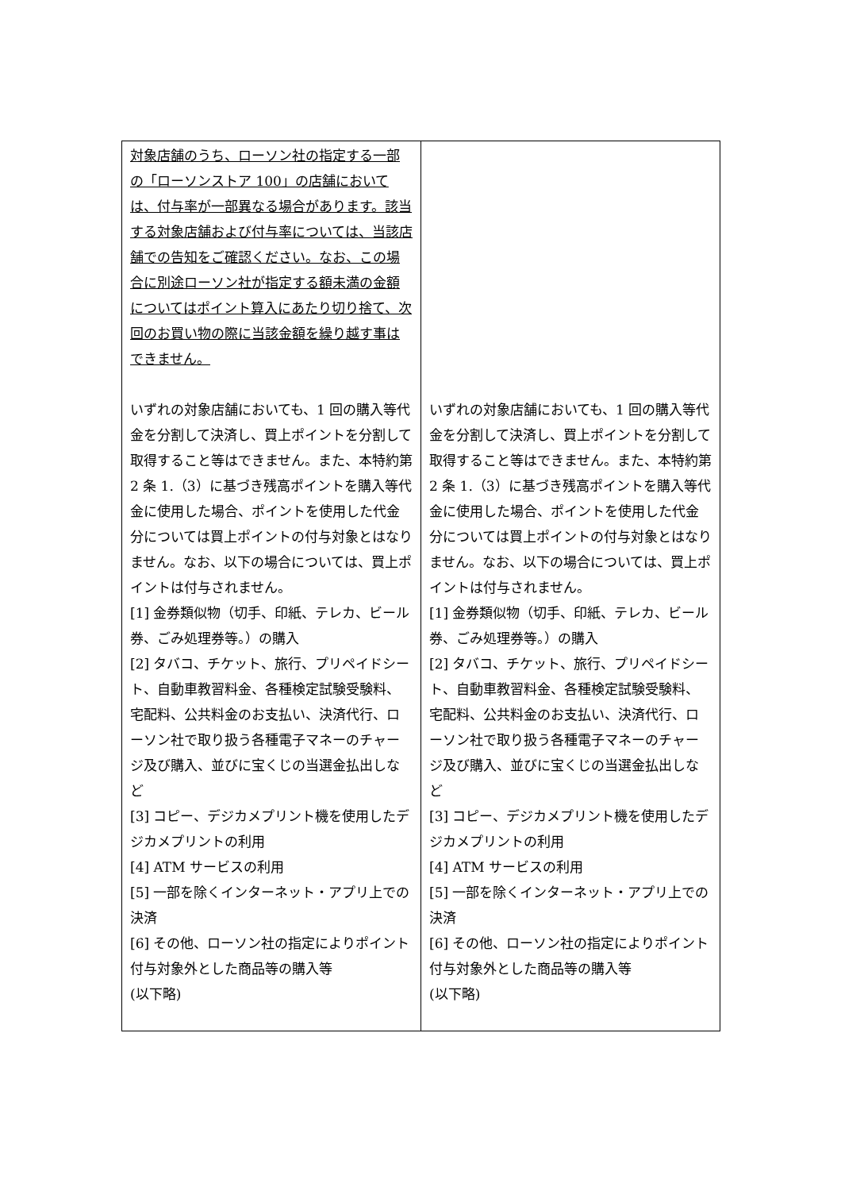| 対象店舗のうち、ローソン社の指定する一部の「ローソンストア 100」の店舗においては、付与率が一部異なる場合があります。該当する対象店舗および付与率については、当該店舗での告知をご確認ください。なお、この場合に別途ローソン社が指定する額未満の金額についてはポイント算入にあたり切り捨て、次回のお買い物の際に当該金額を繰り越す事はできません。 いずれの対象店舗においても、1 回の購入等代金を分割して決済し、買上ポイントを分割して取得すること等はできません。また、本特約第 2 条 1.（3）に基づき残高ポイントを購入等代金に使用した場合、ポイントを使用した代金分については買上ポイントの付与対象とはなりません。なお、以下の場合については、買上ポイントは付与されません。 [1] 金券類似物（切手、印紙、テレカ、ビール券、ごみ処理券等。）の購入 [2] タバコ、チケット、旅行、プリペイドシート、自動車教習料金、各種検定試験受験料、宅配料、公共料金のお支払い、決済代行、ローソン社で取り扱う各種電子マネーのチャージ及び購入、並びに宝くじの当選金払出しなど [3] コピー、デジカメプリント機を使用したデジカメプリントの利用 [4] ATM サービスの利用 [5] 一部を除くインターネット・アプリ上での決済 [6] その他、ローソン社の指定によりポイント付与対象外とした商品等の購入等 (以下略) | いずれの対象店舗においても、1 回の購入等代金を分割して決済し、買上ポイントを分割して取得すること等はできません。また、本特約第 2 条 1.（3）に基づき残高ポイントを購入等代金に使用した場合、ポイントを使用した代金分については買上ポイントの付与対象とはなりません。なお、以下の場合については、買上ポイントは付与されません。 [1] 金券類似物（切手、印紙、テレカ、ビール券、ごみ処理券等。）の購入 [2] タバコ、チケット、旅行、プリペイドシート、自動車教習料金、各種検定試験受験料、宅配料、公共料金のお支払い、決済代行、ローソン社で取り扱う各種電子マネーのチャージ及び購入、並びに宝くじの当選金払出しなど [3] コピー、デジカメプリント機を使用したデジカメプリントの利用 [4] ATM サービスの利用 [5] 一部を除くインターネット・アプリ上での決済 [6] その他、ローソン社の指定によりポイント付与対象外とした商品等の購入等 (以下略) |